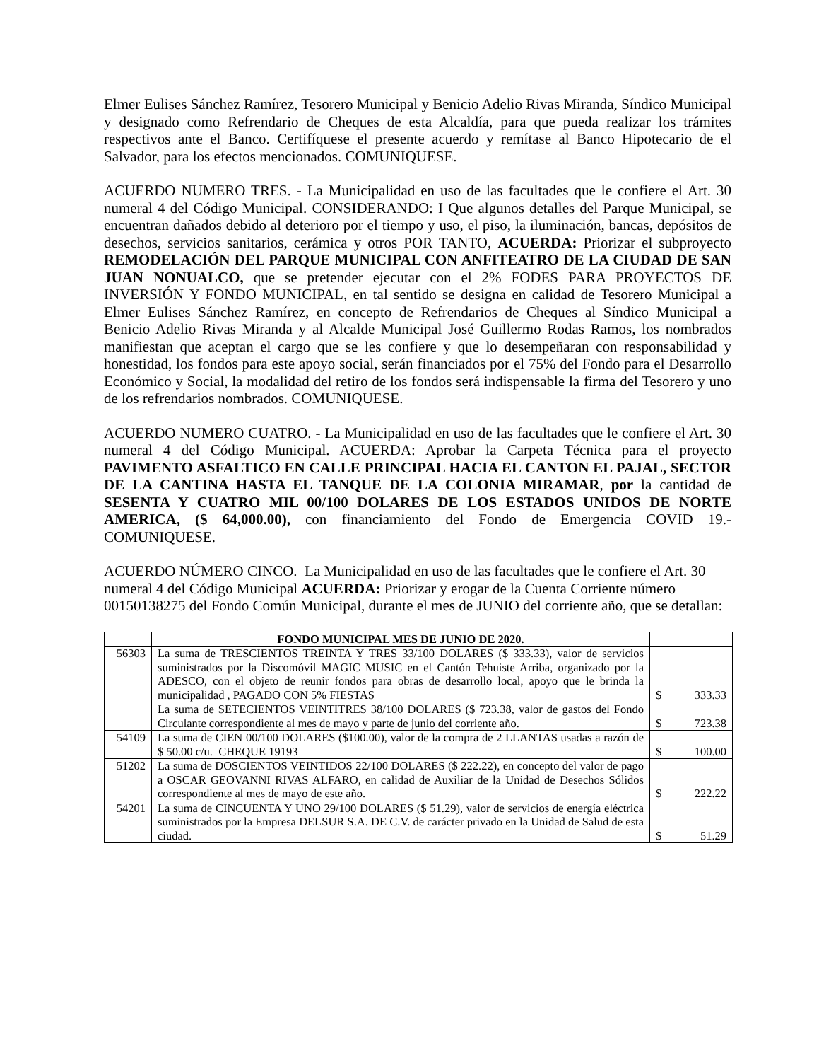Elmer Eulises Sánchez Ramírez, Tesorero Municipal y Benicio Adelio Rivas Miranda, Síndico Municipal y designado como Refrendario de Cheques de esta Alcaldía, para que pueda realizar los trámites respectivos ante el Banco. Certifíquese el presente acuerdo y remítase al Banco Hipotecario de el Salvador, para los efectos mencionados. COMUNIQUESE.
ACUERDO NUMERO TRES. - La Municipalidad en uso de las facultades que le confiere el Art. 30 numeral 4 del Código Municipal. CONSIDERANDO: I Que algunos detalles del Parque Municipal, se encuentran dañados debido al deterioro por el tiempo y uso, el piso, la iluminación, bancas, depósitos de desechos, servicios sanitarios, cerámica y otros POR TANTO, ACUERDA: Priorizar el subproyecto REMODELACIÓN DEL PARQUE MUNICIPAL CON ANFITEATRO DE LA CIUDAD DE SAN JUAN NONUALCO, que se pretender ejecutar con el 2% FODES PARA PROYECTOS DE INVERSIÓN Y FONDO MUNICIPAL, en tal sentido se designa en calidad de Tesorero Municipal a Elmer Eulises Sánchez Ramírez, en concepto de Refrendarios de Cheques al Síndico Municipal a Benicio Adelio Rivas Miranda y al Alcalde Municipal José Guillermo Rodas Ramos, los nombrados manifiestan que aceptan el cargo que se les confiere y que lo desempeñaran con responsabilidad y honestidad, los fondos para este apoyo social, serán financiados por el 75% del Fondo para el Desarrollo Económico y Social, la modalidad del retiro de los fondos será indispensable la firma del Tesorero y uno de los refrendarios nombrados. COMUNIQUESE.
ACUERDO NUMERO CUATRO. - La Municipalidad en uso de las facultades que le confiere el Art. 30 numeral 4 del Código Municipal. ACUERDA: Aprobar la Carpeta Técnica para el proyecto PAVIMENTO ASFALTICO EN CALLE PRINCIPAL HACIA EL CANTON EL PAJAL, SECTOR DE LA CANTINA HASTA EL TANQUE DE LA COLONIA MIRAMAR, por la cantidad de SESENTA Y CUATRO MIL 00/100 DOLARES DE LOS ESTADOS UNIDOS DE NORTE AMERICA, ($ 64,000.00), con financiamiento del Fondo de Emergencia COVID 19.- COMUNIQUESE.
ACUERDO NÚMERO CINCO. La Municipalidad en uso de las facultades que le confiere el Art. 30 numeral 4 del Código Municipal ACUERDA: Priorizar y erogar de la Cuenta Corriente número 00150138275 del Fondo Común Municipal, durante el mes de JUNIO del corriente año, que se detallan:
| | FONDO MUNICIPAL MES DE JUNIO DE 2020. | |
| --- | --- | --- |
| 56303 | La suma de TRESCIENTOS TREINTA Y TRES 33/100 DOLARES ($ 333.33), valor de servicios suministrados por la Discomóvil MAGIC MUSIC en el Cantón Tehuiste Arriba, organizado por la ADESCO, con el objeto de reunir fondos para obras de desarrollo local, apoyo que le brinda la municipalidad , PAGADO CON 5% FIESTAS | $ 333.33 |
| | La suma de SETECIENTOS VEINTITRES 38/100 DOLARES ($ 723.38, valor de gastos del Fondo Circulante correspondiente al mes de mayo y parte de junio del corriente año. | $ 723.38 |
| 54109 | La suma de CIEN 00/100 DOLARES ($100.00), valor de la compra de 2 LLANTAS usadas a razón de $ 50.00 c/u. CHEQUE 19193 | $ 100.00 |
| 51202 | La suma de DOSCIENTOS VEINTIDOS 22/100 DOLARES ($ 222.22), en concepto del valor de pago a OSCAR GEOVANNI RIVAS ALFARO, en calidad de Auxiliar de la Unidad de Desechos Sólidos correspondiente al mes de mayo de este año. | $ 222.22 |
| 54201 | La suma de CINCUENTA Y UNO 29/100 DOLARES ($ 51.29), valor de servicios de energía eléctrica suministrados por la Empresa DELSUR S.A. DE C.V. de carácter privado en la Unidad de Salud de esta ciudad. | $ 51.29 |